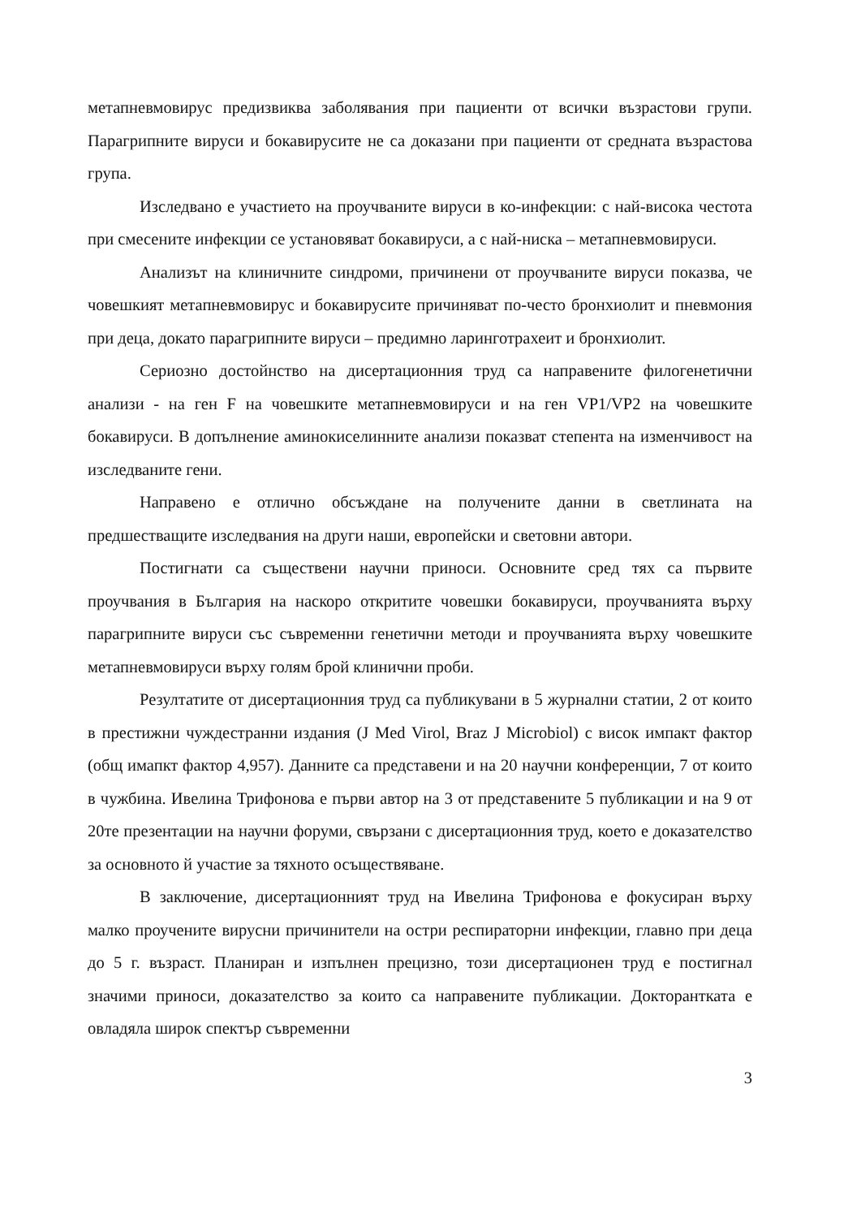метапневмовирус предизвиква заболявания при пациенти от всички възрастови групи. Парагрипните вируси и бокавирусите не са доказани при пациенти от средната възрастова група.
Изследвано е участието на проучваните вируси в ко-инфекции: с най-висока честота при смесените инфекции се установяват бокавируси, а с най-ниска – метапневмовируси.
Анализът на клиничните синдроми, причинени от проучваните вируси показва, че човешкият метапневмовирус и бокавирусите причиняват по-често бронхиолит и пневмония при деца, докато парагрипните вируси – предимно ларинготрахеит и бронхиолит.
Сериозно достойнство на дисертационния труд са направените филогенетични анализи - на ген F на човешките метапневмовируси и на ген VP1/VP2 на човешките бокавируси. В допълнение аминокиселинните анализи показват степента на изменчивост на изследваните гени.
Направено е отлично обсъждане на получените данни в светлината на предшестващите изследвания на други наши, европейски и световни автори.
Постигнати са съществени научни приноси. Основните сред тях са първите проучвания в България на наскоро откритите човешки бокавируси, проучванията върху парагрипните вируси със съвременни генетични методи и проучванията върху човешките метапневмовируси върху голям брой клинични проби.
Резултатите от дисертационния труд са публикувани в 5 журнални статии, 2 от които в престижни чуждестранни издания (J Med Virol, Braz J Microbiol) с висок импакт фактор (общ имапкт фактор 4,957). Данните са представени и на 20 научни конференции, 7 от които в чужбина. Ивелина Трифонова е първи автор на 3 от представените 5 публикации и на 9 от 20те презентации на научни форуми, свързани с дисертационния труд, което е доказателство за основното й участие за тяхното осъществяване.
В заключение, дисертационният труд на Ивелина Трифонова е фокусиран върху малко проучените вирусни причинители на остри респираторни инфекции, главно при деца до 5 г. възраст. Планиран и изпълнен прецизно, този дисертационен труд е постигнал значими приноси, доказателство за които са направените публикации. Докторантката е овладяла широк спектър съвременни
3